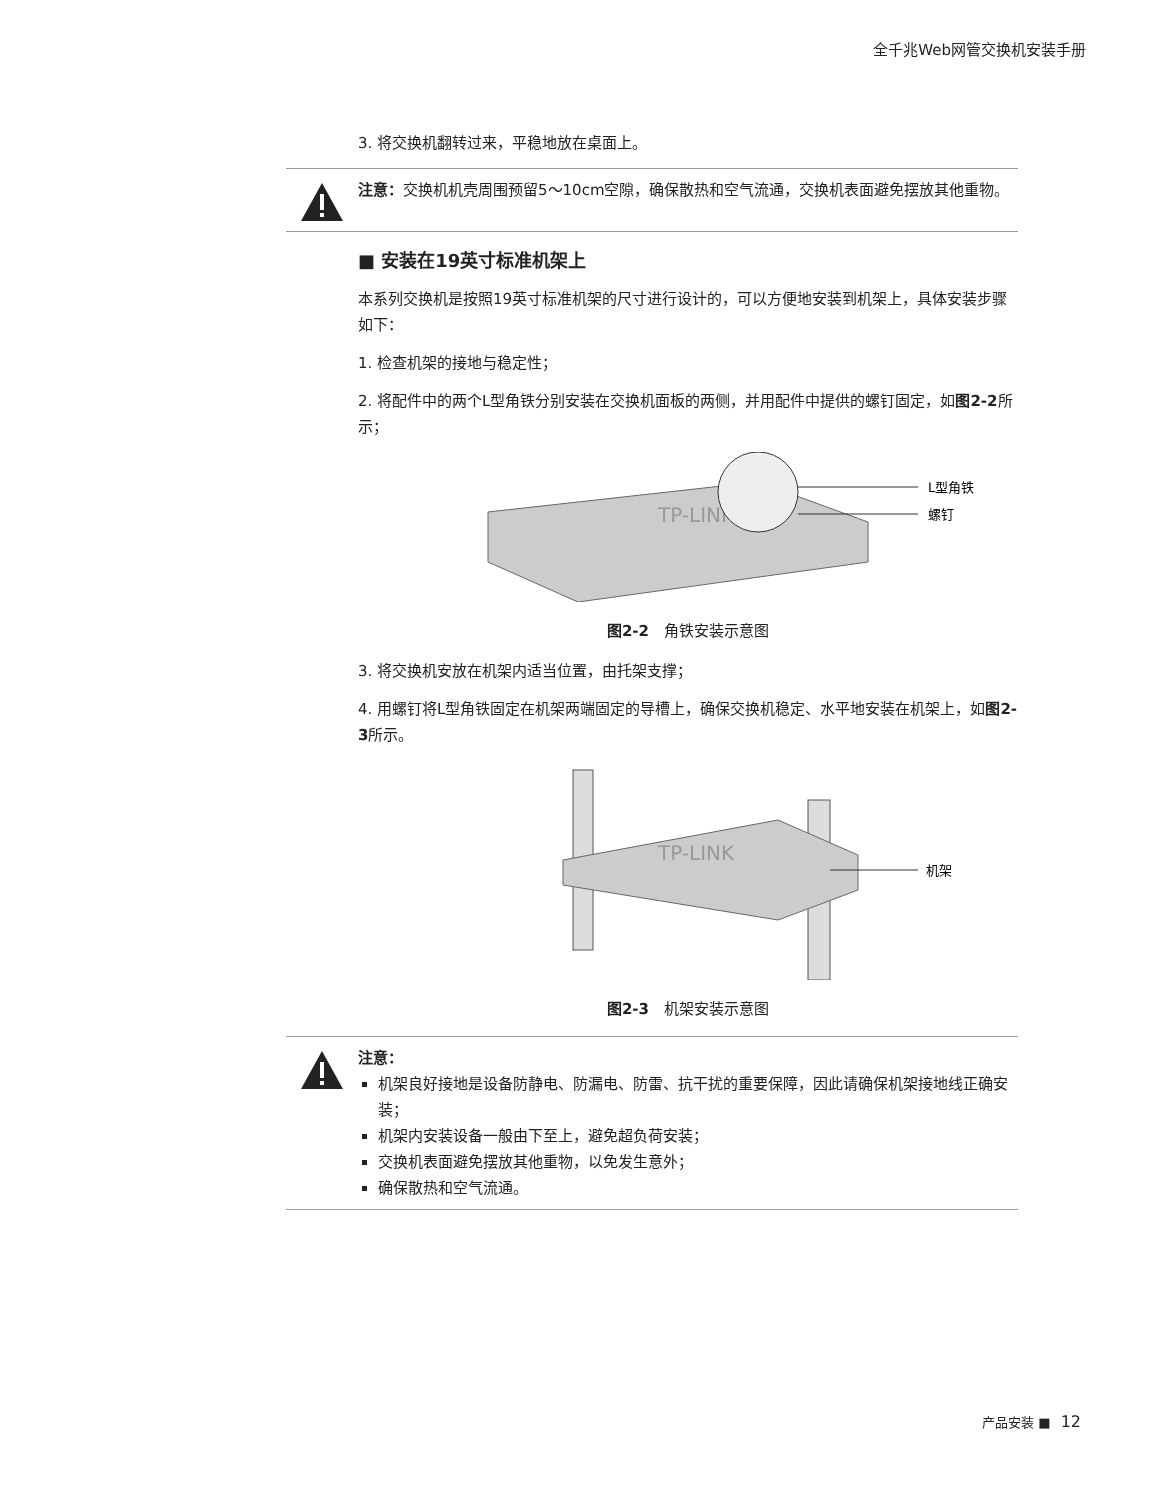全千兆Web网管交换机安装手册
3. 将交换机翻转过来，平稳地放在桌面上。
注意：交换机机壳周围预留5～10cm空隙，确保散热和空气流通，交换机表面避免摆放其他重物。
■ 安装在19英寸标准机架上
本系列交换机是按照19英寸标准机架的尺寸进行设计的，可以方便地安装到机架上，具体安装步骤如下：
1. 检查机架的接地与稳定性；
2. 将配件中的两个L型角铁分别安装在交换机面板的两侧，并用配件中提供的螺钉固定，如图2-2所示；
TP-LINK
L型角铁
螺钉
图2-2　角铁安装示意图
3. 将交换机安放在机架内适当位置，由托架支撑；
4. 用螺钉将L型角铁固定在机架两端固定的导槽上，确保交换机稳定、水平地安装在机架上，如图2-3所示。
TP-LINK
机架
图2-3　机架安装示意图
注意：
机架良好接地是设备防静电、防漏电、防雷、抗干扰的重要保障，因此请确保机架接地线正确安装；
机架内安装设备一般由下至上，避免超负荷安装；
交换机表面避免摆放其他重物，以免发生意外；
确保散热和空气流通。
产品安装 ■ 12